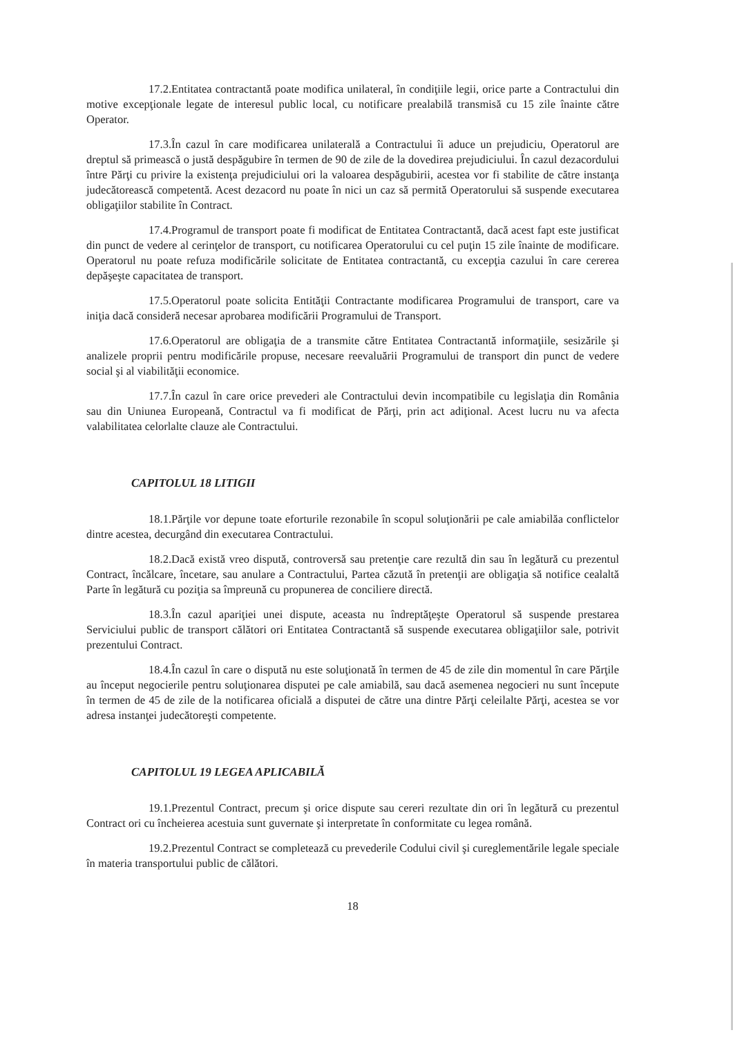17.2.Entitatea contractantă poate modifica unilateral, în condiţiile legii, orice parte a Contractului din motive excepţionale legate de interesul public local, cu notificare prealabilă transmisă cu 15 zile înainte către Operator.
17.3.În cazul în care modificarea unilaterală a Contractului îi aduce un prejudiciu, Operatorul are dreptul să primească o justă despăgubire în termen de 90 de zile de la dovedirea prejudiciului. În cazul dezacordului între Părţi cu privire la existenţa prejudiciului ori la valoarea despăgubirii, acestea vor fi stabilite de către instanţa judecătorească competentă. Acest dezacord nu poate în nici un caz să permită Operatorului să suspende executarea obligaţiilor stabilite în Contract.
17.4.Programul de transport poate fi modificat de Entitatea Contractantă, dacă acest fapt este justificat din punct de vedere al cerinţelor de transport, cu notificarea Operatorului cu cel puţin 15 zile înainte de modificare. Operatorul nu poate refuza modificările solicitate de Entitatea contractantă, cu excepţia cazului în care cererea depăşeşte capacitatea de transport.
17.5.Operatorul poate solicita Entităţii Contractante modificarea Programului de transport, care va iniţia dacă consideră necesar aprobarea modificării Programului de Transport.
17.6.Operatorul are obligaţia de a transmite către Entitatea Contractantă informaţiile, sesizările şi analizele proprii pentru modificările propuse, necesare reevaluării Programului de transport din punct de vedere social şi al viabilităţii economice.
17.7.În cazul în care orice prevederi ale Contractului devin incompatibile cu legislaţia din România sau din Uniunea Europeană, Contractul va fi modificat de Părţi, prin act adiţional. Acest lucru nu va afecta valabilitatea celorlalte clauze ale Contractului.
CAPITOLUL 18 LITIGII
18.1.Părţile vor depune toate eforturile rezonabile în scopul soluţionării pe cale amiabilăa conflictelor dintre acestea, decurgând din executarea Contractului.
18.2.Dacă există vreo dispută, controversă sau pretenţie care rezultă din sau în legătură cu prezentul Contract, încălcare, încetare, sau anulare a Contractului, Partea căzută în pretenţii are obligaţia să notifice cealaltă Parte în legătură cu poziţia sa împreună cu propunerea de conciliere directă.
18.3.În cazul apariţiei unei dispute, aceasta nu îndreptăţeşte Operatorul să suspende prestarea Serviciului public de transport călători ori Entitatea Contractantă să suspende executarea obligaţiilor sale, potrivit prezentului Contract.
18.4.În cazul în care o dispută nu este soluţionată în termen de 45 de zile din momentul în care Părţile au început negocierile pentru soluţionarea disputei pe cale amiabilă, sau dacă asemenea negocieri nu sunt începute în termen de 45 de zile de la notificarea oficială a disputei de către una dintre Părţi celeilalte Părţi, acestea se vor adresa instanţei judecătoreşti competente.
CAPITOLUL 19 LEGEA APLICABILĂ
19.1.Prezentul Contract, precum şi orice dispute sau cereri rezultate din ori în legătură cu prezentul Contract ori cu încheierea acestuia sunt guvernate şi interpretate în conformitate cu legea română.
19.2.Prezentul Contract se completează cu prevederile Codului civil şi cureglementările legale speciale în materia transportului public de călători.
18